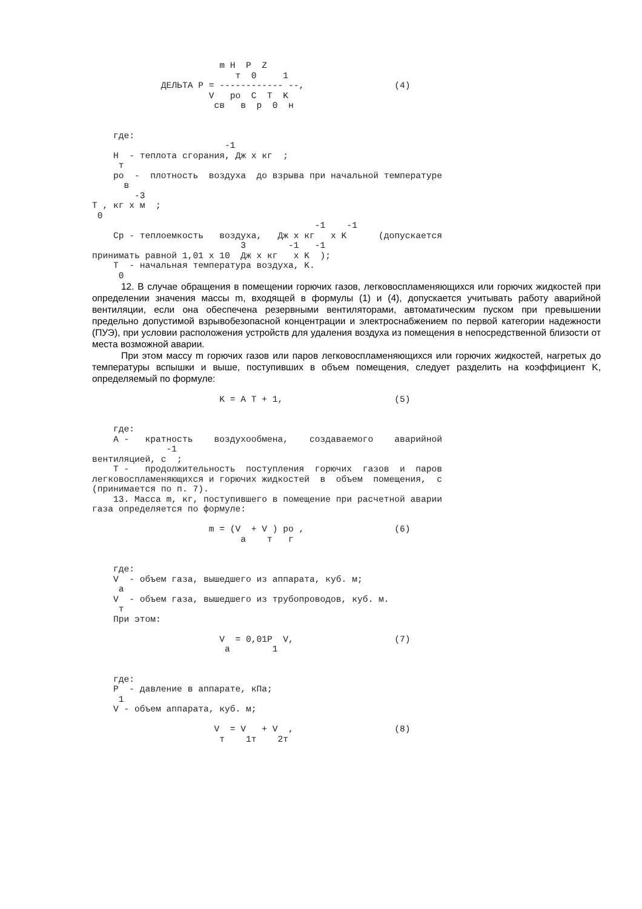m H  P  Z
                           т  0     1
             ДЕЛЬТА P = ------------ --,                 (4)
                      V   ро  C  T  K
                       св   в  р  0  н


    где:
                         -1
    H  - теплота сгорания, Дж х кг  ;
     т
    ро  -  плотность  воздуха  до взрыва при начальной температуре
      в
        -3
T , кг х м  ;
 0
                                          -1    -1
    Ср - теплоемкость   воздуха,   Дж х кг   х K      (допускается
                            3        -1   -1
принимать равной 1,01 х 10  Дж х кг   х K  );
    T  - начальная температура воздуха, K.
     0
12. В случае обращения в помещении горючих газов, легковоспламеняющихся или горючих жидкостей при определении значения массы m, входящей в формулы (1) и (4), допускается учитывать работу аварийной вентиляции, если она обеспечена резервными вентиляторами, автоматическим пуском при превышении предельно допустимой взрывобезопасной концентрации и электроснабжением по первой категории надежности (ПУЭ), при условии расположения устройств для удаления воздуха из помещения в непосредственной близости от места возможной аварии.
При этом массу m горючих газов или паров легковоспламеняющихся или горючих жидкостей, нагретых до температуры вспышки и выше, поступивших в объем помещения, следует разделить на коэффициент K, определяемый по формуле:
                        K = A T + 1,                     (5)


    где:
    A -   кратность    воздухообмена,    создаваемого    аварийной
              -1
вентиляцией, с  ;
    T -   продолжительность  поступления  горючих  газов  и  паров
легковоспламеняющихся и горючих жидкостей  в  объем  помещения,  с
(принимается по п. 7).
    13. Масса m, кг, поступившего в помещение при расчетной аварии
газа определяется по формуле:

                      m = (V  + V ) ро ,                 (6)
                            а    т   г


    где:
    V  - объем газа, вышедшего из аппарата, куб. м;
     а
    V  - объем газа, вышедшего из трубопроводов, куб. м.
     т
    При этом:

                        V  = 0,01P  V,                   (7)
                         а        1


    где:
    P  - давление в аппарате, кПа;
     1
    V - объем аппарата, куб. м;

                       V  = V   + V  ,                   (8)
                        т    1т    2т